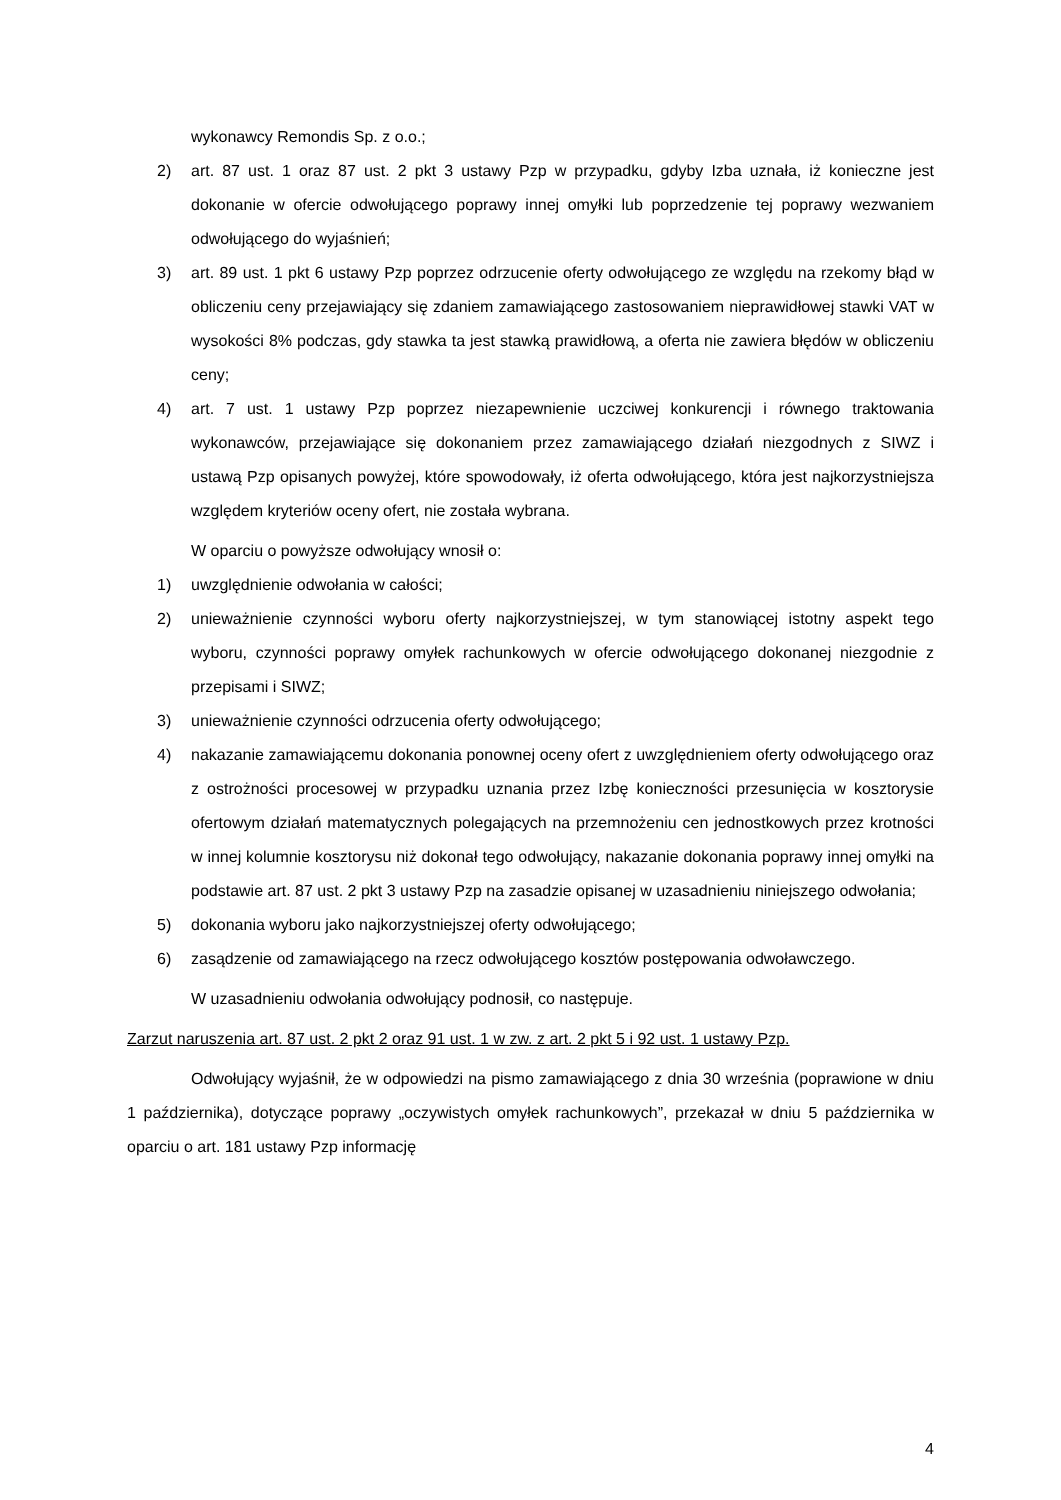wykonawcy Remondis Sp. z o.o.;
2) art. 87 ust. 1 oraz 87 ust. 2 pkt 3 ustawy Pzp w przypadku, gdyby Izba uznała, iż konieczne jest dokonanie w ofercie odwołującego poprawy innej omyłki lub poprzedzenie tej poprawy wezwaniem odwołującego do wyjaśnień;
3) art. 89 ust. 1 pkt 6 ustawy Pzp poprzez odrzucenie oferty odwołującego ze względu na rzekomy błąd w obliczeniu ceny przejawiający się zdaniem zamawiającego zastosowaniem nieprawidłowej stawki VAT w wysokości 8% podczas, gdy stawka ta jest stawką prawidłową, a oferta nie zawiera błędów w obliczeniu ceny;
4) art. 7 ust. 1 ustawy Pzp poprzez niezapewnienie uczciwej konkurencji i równego traktowania wykonawców, przejawiające się dokonaniem przez zamawiającego działań niezgodnych z SIWZ i ustawą Pzp opisanych powyżej, które spowodowały, iż oferta odwołującego, która jest najkorzystniejsza względem kryteriów oceny ofert, nie została wybrana.
W oparciu o powyższe odwołujący wnosił o:
1) uwzględnienie odwołania w całości;
2) unieważnienie czynności wyboru oferty najkorzystniejszej, w tym stanowiącej istotny aspekt tego wyboru, czynności poprawy omyłek rachunkowych w ofercie odwołującego dokonanej niezgodnie z przepisami i SIWZ;
3) unieważnienie czynności odrzucenia oferty odwołującego;
4) nakazanie zamawiającemu dokonania ponownej oceny ofert z uwzględnieniem oferty odwołującego oraz z ostrożności procesowej w przypadku uznania przez Izbę konieczności przesunięcia w kosztorysie ofertowym działań matematycznych polegających na przemnożeniu cen jednostkowych przez krotności w innej kolumnie kosztorysu niż dokonał tego odwołujący, nakazanie dokonania poprawy innej omyłki na podstawie art. 87 ust. 2 pkt 3 ustawy Pzp na zasadzie opisanej w uzasadnieniu niniejszego odwołania;
5) dokonania wyboru jako najkorzystniejszej oferty odwołującego;
6) zasądzenie od zamawiającego na rzecz odwołującego kosztów postępowania odwoławczego.
W uzasadnieniu odwołania odwołujący podnosił, co następuje.
Zarzut naruszenia art. 87 ust. 2 pkt 2 oraz 91 ust. 1 w zw. z art. 2 pkt 5 i 92 ust. 1 ustawy Pzp.
Odwołujący wyjaśnił, że w odpowiedzi na pismo zamawiającego z dnia 30 września (poprawione w dniu 1 października), dotyczące poprawy „oczywistych omyłek rachunkowych”, przekazał w dniu 5 października w oparciu o art. 181 ustawy Pzp informację
4